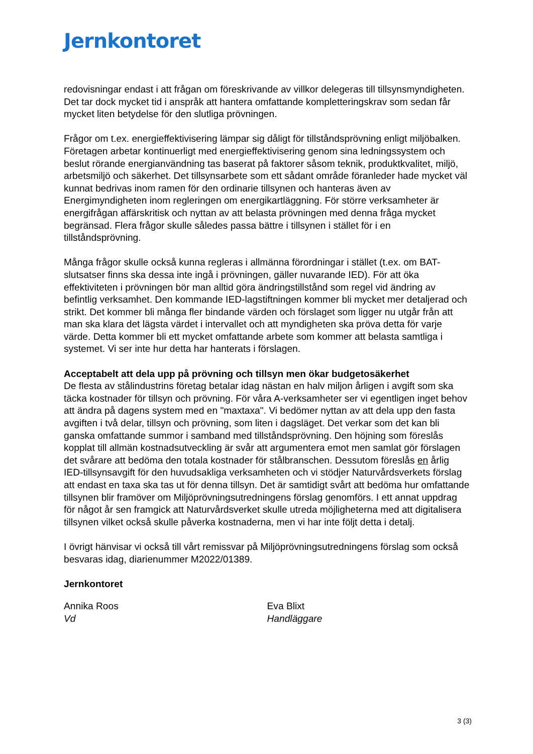Jernkontoret
redovisningar endast i att frågan om föreskrivande av villkor delegeras till tillsynsmyndigheten. Det tar dock mycket tid i anspråk att hantera omfattande kompletteringskrav som sedan får mycket liten betydelse för den slutliga prövningen.
Frågor om t.ex. energieffektivisering lämpar sig dåligt för tillståndsprövning enligt miljöbalken. Företagen arbetar kontinuerligt med energieffektivisering genom sina ledningssystem och beslut rörande energianvändning tas baserat på faktorer såsom teknik, produktkvalitet, miljö, arbetsmiljö och säkerhet. Det tillsynsarbete som ett sådant område föranleder hade mycket väl kunnat bedrivas inom ramen för den ordinarie tillsynen och hanteras även av Energimyndigheten inom regleringen om energikartläggning. För större verksamheter är energifrågan affärskritisk och nyttan av att belasta prövningen med denna fråga mycket begränsad. Flera frågor skulle således passa bättre i tillsynen i stället för i en tillståndsprövning.
Många frågor skulle också kunna regleras i allmänna förordningar i stället (t.ex. om BAT-slutsatser finns ska dessa inte ingå i prövningen, gäller nuvarande IED). För att öka effektiviteten i prövningen bör man alltid göra ändringstillstånd som regel vid ändring av befintlig verksamhet. Den kommande IED-lagstiftningen kommer bli mycket mer detaljerad och strikt. Det kommer bli många fler bindande värden och förslaget som ligger nu utgår från att man ska klara det lägsta värdet i intervallet och att myndigheten ska pröva detta för varje värde. Detta kommer bli ett mycket omfattande arbete som kommer att belasta samtliga i systemet. Vi ser inte hur detta har hanterats i förslagen.
Acceptabelt att dela upp på prövning och tillsyn men ökar budgetosäkerhet
De flesta av stålindustrins företag betalar idag nästan en halv miljon årligen i avgift som ska täcka kostnader för tillsyn och prövning. För våra A-verksamheter ser vi egentligen inget behov att ändra på dagens system med en "maxtaxa". Vi bedömer nyttan av att dela upp den fasta avgiften i två delar, tillsyn och prövning, som liten i dagsläget. Det verkar som det kan bli ganska omfattande summor i samband med tillståndsprövning. Den höjning som föreslås kopplat till allmän kostnadsutveckling är svår att argumentera emot men samlat gör förslagen det svårare att bedöma den totala kostnader för stålbranschen. Dessutom föreslås en årlig IED-tillsynsavgift för den huvudsakliga verksamheten och vi stödjer Naturvårdsverkets förslag att endast en taxa ska tas ut för denna tillsyn. Det är samtidigt svårt att bedöma hur omfattande tillsynen blir framöver om Miljöprövningsutredningens förslag genomförs. I ett annat uppdrag för något år sen framgick att Naturvårdsverket skulle utreda möjligheterna med att digitalisera tillsynen vilket också skulle påverka kostnaderna, men vi har inte följt detta i detalj.
I övrigt hänvisar vi också till vårt remissvar på Miljöprövningsutredningens förslag som också besvaras idag, diarienummer M2022/01389.
Jernkontoret
Annika Roos
Vd
Eva Blixt
Handläggare
3 (3)